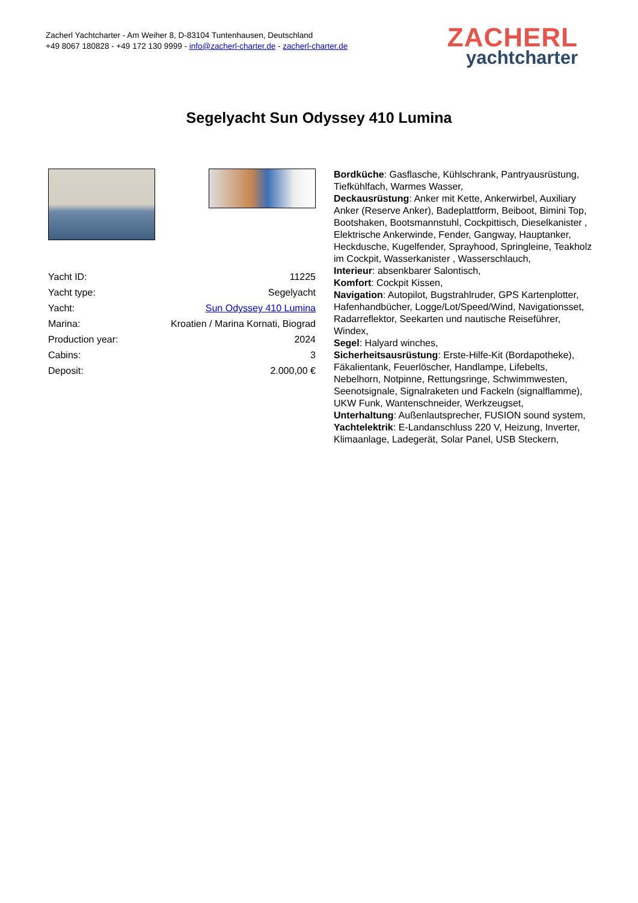Zacherl Yachtcharter - Am Weiher 8, D-83104 Tuntenhausen, Deutschland
+49 8067 180828 - +49 172 130 9999 - info@zacherl-charter.de - zacherl-charter.de
ZACHERL
yachtcharter
Segelyacht Sun Odyssey 410 Lumina
| Yacht ID: | 11225 |
| Yacht type: | Segelyacht |
| Yacht: | Sun Odyssey 410 Lumina |
| Marina: | Kroatien / Marina Kornati, Biograd |
| Production year: | 2024 |
| Cabins: | 3 |
| Deposit: | 2.000,00 € |
Bordküche: Gasflasche, Kühlschrank, Pantryausrüstung, Tiefkühlfach, Warmes Wasser,
Deckausrüstung: Anker mit Kette, Ankerwirbel, Auxiliary Anker (Reserve Anker), Badeplattform, Beiboot, Bimini Top, Bootshaken, Bootsmannstuhl, Cockpittisch, Dieselkanister , Elektrische Ankerwinde, Fender, Gangway, Hauptanker, Heckdusche, Kugelfender, Sprayhood, Springleine, Teakholz im Cockpit, Wasserkanister , Wasserschlauch,
Interieur: absenkbarer Salontisch,
Komfort: Cockpit Kissen,
Navigation: Autopilot, Bugstrahlruder, GPS Kartenplotter, Hafenhandbücher, Logge/Lot/Speed/Wind, Navigationsset, Radarreflektor, Seekarten und nautische Reiseführer, Windex,
Segel: Halyard winches,
Sicherheitsausrüstung: Erste-Hilfe-Kit (Bordapotheke), Fäkalientank, Feuerlöscher, Handlampe, Lifebelts, Nebelhorn, Notpinne, Rettungsringe, Schwimmwesten, Seenotsignale, Signalraketen und Fackeln (signalflamme), UKW Funk, Wantenschneider, Werkzeugset,
Unterhaltung: Außenlautsprecher, FUSION sound system,
Yachtelektrik: E-Landanschluss 220 V, Heizung, Inverter, Klimaanlage, Ladegerät, Solar Panel, USB Steckern,